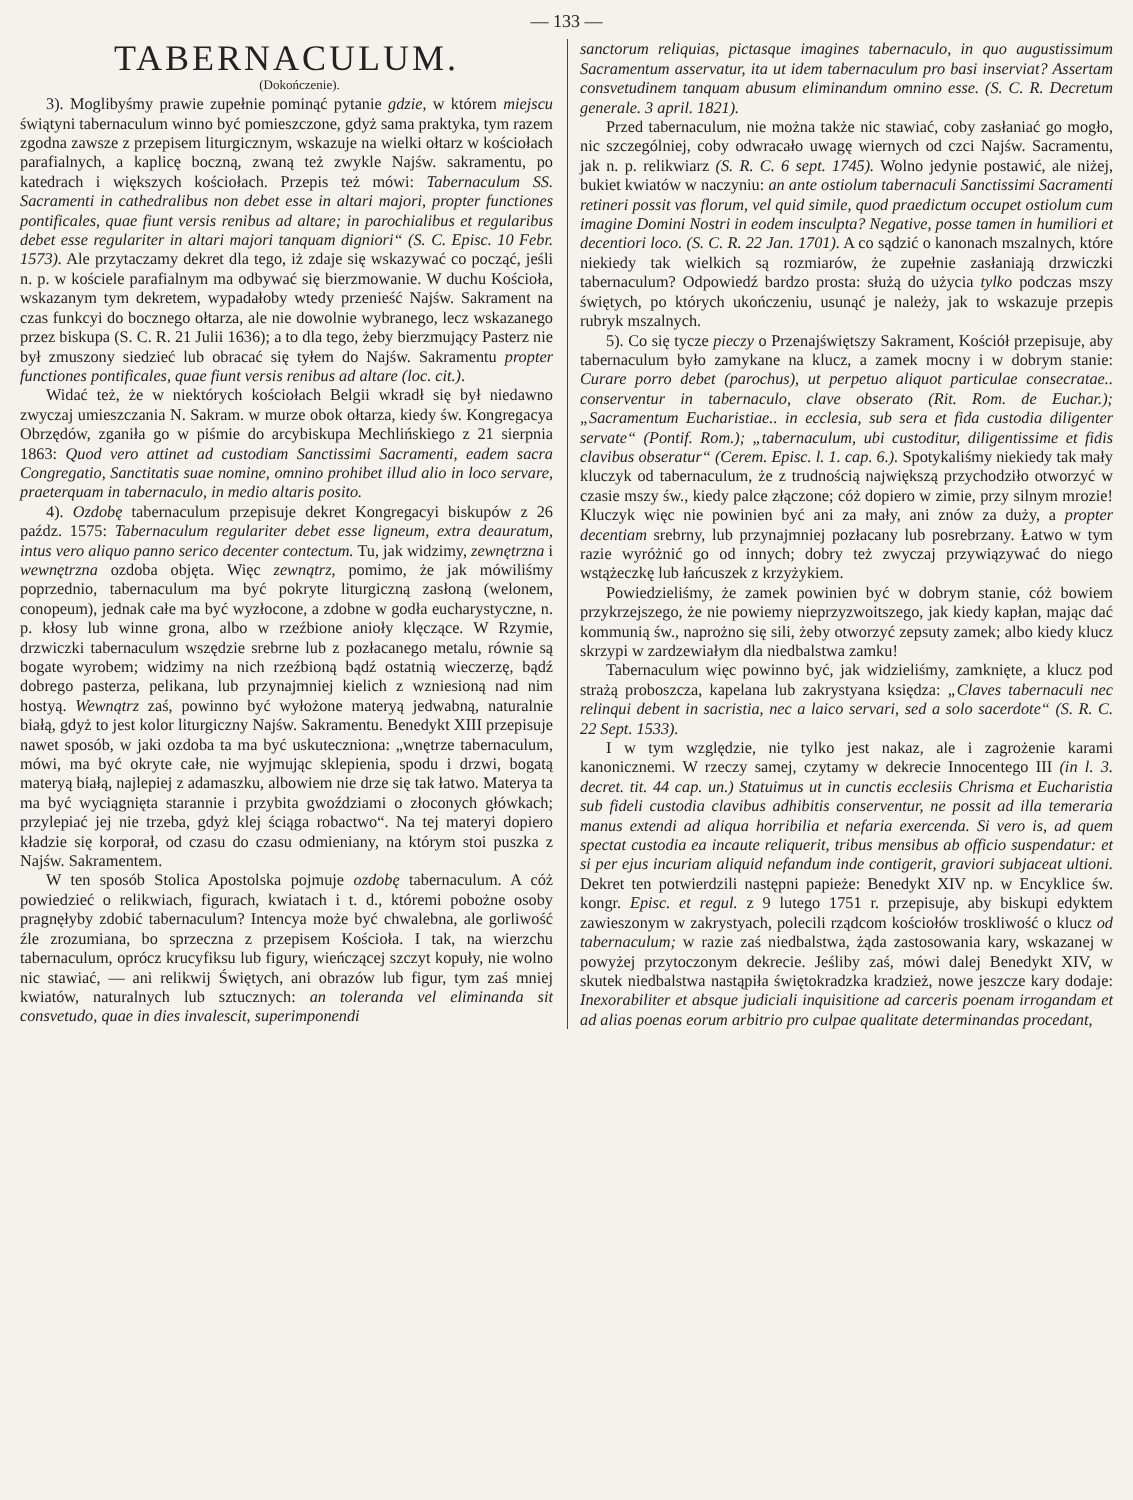— 133 —
TABERNACULUM.
(Dokończenie).
3). Moglibyśmy prawie zupełnie pominąć pytanie gdzie, w którem miejscu świątyni tabernaculum winno być pomieszczone, gdyż sama praktyka, tym razem zgodna zawsze z przepisem liturgicznym, wskazuje na wielki ołtarz w kościołach parafialnych, a kaplicę boczną, zwaną też zwykle Najśw. sakramentu, po katedrach i większych kościołach. Przepis też mówi: Tabernaculum SS. Sacramenti in cathedralibus non debet esse in altari majori, propter functiones pontificales, quae fiunt versis renibus ad altare; in parochialibus et regularibus debet esse regulariter in altari majori tanquam digniori“ (S. C. Episc. 10 Febr. 1573). Ale przytaczamy dekret dla tego, iż zdaje się wskazywać co począć, jeśli n. p. w kościele parafialnym ma odbywać się bierzmowanie. W duchu Kościoła, wskazanym tym dekretem, wypadałoby wtedy przenieść Najśw. Sakrament na czas funkcyi do bocznego ołtarza, ale nie dowolnie wybranego, lecz wskazanego przez biskupa (S. C. R. 21 Julii 1636); a to dla tego, żeby bierzmujący Pasterz nie był zmuszony siedzieć lub obracać się tyłem do Najśw. Sakramentu propter functiones pontificales, quae fiunt versis renibus ad altare (loc. cit.).
Widać też, że w niektórych kościołach Belgii wkradł się był niedawno zwyczaj umieszczania N. Sakram. w murze obok ołtarza, kiedy św. Kongregacya Obrzędów, zganiła go w piśmie do arcybiskupa Mechlińskiego z 21 sierpnia 1863: Quod vero attinet ad custodiam Sanctissimi Sacramenti, eadem sacra Congregatio, Sanctitatis suae nomine, omnino prohibet illud alio in loco servare, praeterquam in tabernaculo, in medio altaris posito.
4). Ozdobę tabernaculum przepisuje dekret Kongregacyi biskupów z 26 paźdz. 1575: Tabernaculum regulariter debet esse ligneum, extra deauratum, intus vero aliquo panno serico decenter contectum. Tu, jak widzimy, zewnętrzna i wewnętrzna ozdoba objęta. Więc zewnątrz, pomimo, że jak mówiliśmy poprzednio, tabernaculum ma być pokryte liturgiczną zasłoną (welonem, conopeum), jednak całe ma być wyzłocone, a zdobne w godła eucharystyczne, n. p. kłosy lub winne grona, albo w rzeźbione anioły klęczące. W Rzymie, drzwiczki tabernaculum wszędzie srebrne lub z pozłacanego metalu, równie są bogate wyrobem; widzimy na nich rzeźbioną bądź ostatnią wieczerzę, bądź dobrego pasterza, pelikana, lub przynajmniej kielich z wzniesioną nad nim hostyą. Wewnątrz zaś, powinno być wyłożone materyą jedwabną, naturalnie białą, gdyż to jest kolor liturgiczny Najśw. Sakramentu. Benedykt XIII przepisuje nawet sposób, w jaki ozdoba ta ma być uskuteczniona: „wnętrze tabernaculum, mówi, ma być okryte całe, nie wyjmując sklepienia, spodu i drzwi, bogatą materyą białą, najlepiej z adamaszku, albowiem nie drze się tak łatwo. Materya ta ma być wyciągnięta starannie i przybita gwoździami o złoconych główkach; przylepiać jej nie trzeba, gdyż klej ściąga robactwo“. Na tej materyi dopiero kładzie się korporał, od czasu do czasu odmieniany, na którym stoi puszka z Najśw. Sakramentem.
W ten sposób Stolica Apostolska pojmuje ozdobę tabernaculum. A cóż powiedzieć o relikwiach, figurach, kwiatach i t. d., któremi pobożne osoby pragnęłyby zdobić tabernaculum? Intencya może być chwalebna, ale gorliwość źle zrozumiana, bo sprzeczna z przepisem Kościoła. I tak, na wierzchu tabernaculum, oprócz krucyfiksu lub figury, wieńczącej szczyt kopuły, nie wolno nic stawiać, — ani relikwij Świętych, ani obrazów lub figur, tym zaś mniej kwiatów, naturalnych lub sztucznych: an toleranda vel eliminanda sit consvetudo, quae in dies invalescit, superimponendi
sanctorum reliquias, pictasque imagines tabernaculo, in quo augustissimum Sacramentum asservatur, ita ut idem tabernaculum pro basi inserviat? Assertam consvetudinem tanquam abusum eliminandum omnino esse. (S. C. R. Decretum generale. 3 april. 1821).
Przed tabernaculum, nie można także nic stawiać, coby zasłaniać go mogło, nic szczególniej, coby odwracało uwagę wiernych od czci Najśw. Sacramentu, jak n. p. relikwiarz (S. R. C. 6 sept. 1745). Wolno jedynie postawić, ale niżej, bukiet kwiatów w naczyniu: an ante ostiolum tabernaculi Sanctissimi Sacramenti retineri possit vas florum, vel quid simile, quod praedictum occupet ostiolum cum imagine Domini Nostri in eodem insculpta? Negative, posse tamen in humiliori et decentiori loco. (S. C. R. 22 Jan. 1701). A co sądzić o kanonach mszalnych, które niekiedy tak wielkich są rozmiarów, że zupełnie zasłaniają drzwiczki tabernaculum? Odpowiedź bardzo prosta: służą do użycia tylko podczas mszy świętych, po których ukończeniu, usunąć je należy, jak to wskazuje przepis rubryk mszalnych.
5). Co się tycze pieczy o Przenajświętszy Sakrament, Kościół przepisuje, aby tabernaculum było zamykane na klucz, a zamek mocny i w dobrym stanie: Curare porro debet (parochus), ut perpetuo aliquot particulae consecratae.. conserventur in tabernaculo, clave obserato (Rit. Rom. de Euchar.); „Sacramentum Eucharistiae.. in ecclesia, sub sera et fida custodia diligenter servate“ (Pontif. Rom.); „tabernaculum, ubi custoditur, diligentissime et fidis clavibus obseratur“ (Cerem. Episc. l. 1. cap. 6.). Spotykaliśmy niekiedy tak mały kluczyk od tabernaculum, że z trudnością największą przychodziło otworzyć w czasie mszy św., kiedy palce złączone; cóż dopiero w zimie, przy silnym mrozie! Kluczyk więc nie powinien być ani za mały, ani znów za duży, a propter decentiam srebrny, lub przynajmniej pozłacany lub posrebrzany. Łatwo w tym razie wyróżnić go od innych; dobry też zwyczaj przywiązywać do niego wstążeczkę lub łańcuszek z krzyżykiem.
Powiedzieliśmy, że zamek powinien być w dobrym stanie, cóż bowiem przykrzejszego, że nie powiemy nieprzyzwoitszego, jak kiedy kapłan, mając dać kommunią św., naprożno się sili, żeby otworzyć zepsuty zamek; albo kiedy klucz skrzypi w zardzewiałym dla niedbalstwa zamku!
Tabernaculum więc powinno być, jak widzieliśmy, zamknięte, a klucz pod strażą proboszcza, kapelana lub zakrystyana księdza: „Claves tabernaculi nec relinqui debent in sacristia, nec a laico servari, sed a solo sacerdote“ (S. R. C. 22 Sept. 1533).
I w tym względzie, nie tylko jest nakaz, ale i zagrożenie karami kanonicznemi. W rzeczy samej, czytamy w dekrecie Innocentego III (in l. 3. decret. tit. 44 cap. un.) Statuimus ut in cunctis ecclesiis Chrisma et Eucharistia sub fideli custodia clavibus adhibitis conserventur, ne possit ad illa temeraria manus extendi ad aliqua horribilia et nefaria exercenda. Si vero is, ad quem spectat custodia ea incaute reliquerit, tribus mensibus ab officio suspendatur: et si per ejus incuriam aliquid nefandum inde contigerit, graviori subjaceat ultioni. Dekret ten potwierdzili następni papieże: Benedykt XIV np. w Encyklice św. kongr. Episc. et regul. z 9 lutego 1751 r. przepisuje, aby biskupi edyktem zawieszonym w zakrystyach, polecili rządcom kościołów troskliwość o klucz od tabernaculum; w razie zaś niedbalstwa, żąda zastosowania kary, wskazanej w powyżej przytoczonym dekrecie. Jeśliby zaś, mówi dalej Benedykt XIV, w skutek niedbalstwa nastąpiła świętokradzka kradzież, nowe jeszcze kary dodaje: Inexorabiliter et absque judiciali inquisitione ad carceris poenam irrogandam et ad alias poenas eorum arbitrio pro culpae qualitate determinandas procedant,